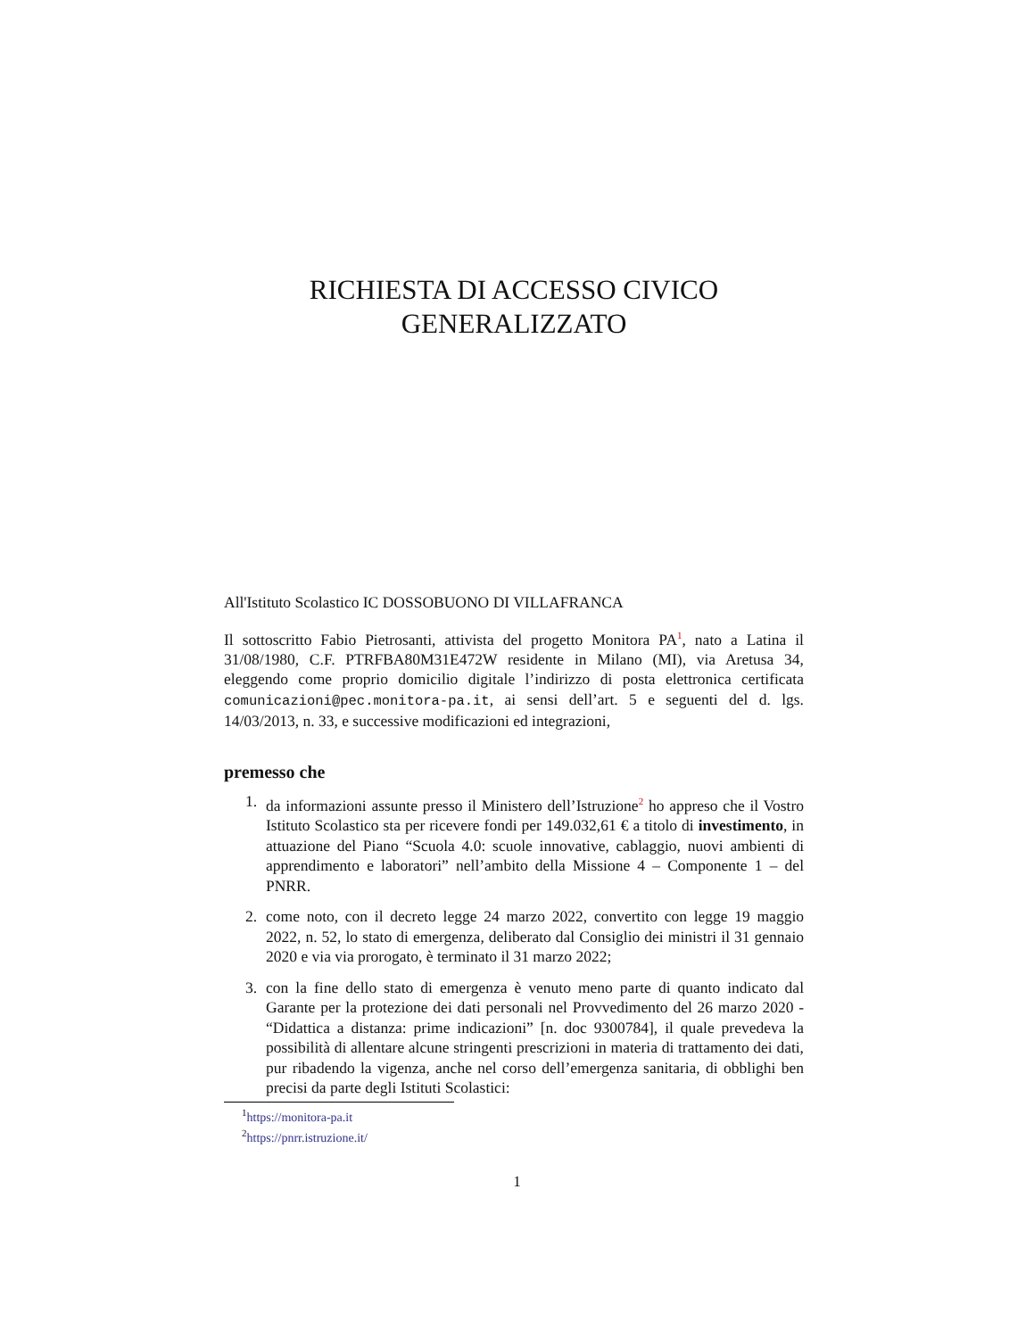RICHIESTA DI ACCESSO CIVICO
GENERALIZZATO
All'Istituto Scolastico IC DOSSOBUONO DI VILLAFRANCA
Il sottoscritto Fabio Pietrosanti, attivista del progetto Monitora PA<sup>1</sup>, nato a Latina il 31/08/1980, C.F. PTRFBA80M31E472W residente in Milano (MI), via Aretusa 34, eleggendo come proprio domicilio digitale l’indirizzo di posta elettronica certificata comunicazioni@pec.monitora-pa.it, ai sensi dell’art. 5 e seguenti del d. lgs. 14/03/2013, n. 33, e successive modificazioni ed integrazioni,
premesso che
1. da informazioni assunte presso il Ministero dell’Istruzione<sup>2</sup> ho appreso che il Vostro Istituto Scolastico sta per ricevere fondi per 149.032,61 € a titolo di investimento, in attuazione del Piano “Scuola 4.0: scuole innovative, cablaggio, nuovi ambienti di apprendimento e laboratori” nell’ambito della Missione 4 – Componente 1 – del PNRR.
2. come noto, con il decreto legge 24 marzo 2022, convertito con legge 19 maggio 2022, n. 52, lo stato di emergenza, deliberato dal Consiglio dei ministri il 31 gennaio 2020 e via via prorogato, è terminato il 31 marzo 2022;
3. con la fine dello stato di emergenza è venuto meno parte di quanto indicato dal Garante per la protezione dei dati personali nel Provvedimento del 26 marzo 2020 - “Didattica a distanza: prime indicazioni” [n. doc 9300784], il quale prevedeva la possibilità di allentare alcune stringenti prescrizioni in materia di trattamento dei dati, pur ribadendo la vigenza, anche nel corso dell’emergenza sanitaria, di obblighi ben precisi da parte degli Istituti Scolastici:
<sup>1</sup> https://monitora-pa.it
<sup>2</sup> https://pnrr.istruzione.it/
1